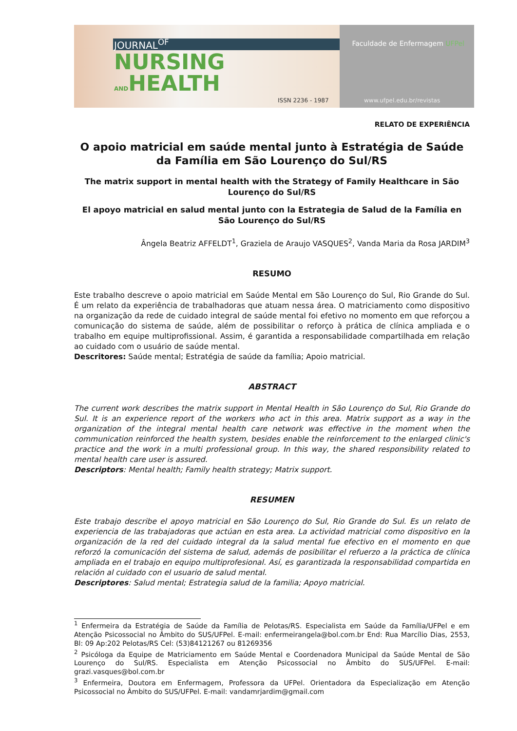JOURNAL<sup>OF</sup>
NURSING
ANDHEALTH
ISSN 2236 - 1987
Faculdade de Enfermagem UFPel
www.ufpel.edu.br/revistas
RELATO DE EXPERIÊNCIA
O apoio matricial em saúde mental junto à Estratégia de Saúde da Família em São Lourenço do Sul/RS
The matrix support in mental health with the Strategy of Family Healthcare in São Lourenço do Sul/RS
El apoyo matricial en salud mental junto con la Estrategia de Salud de la Família en São Lourenço do Sul/RS
Ângela Beatriz AFFELDT<sup>1</sup>, Graziela de Araujo VASQUES<sup>2</sup>, Vanda Maria da Rosa JARDIM<sup>3</sup>
RESUMO
Este trabalho descreve o apoio matricial em Saúde Mental em São Lourenço do Sul, Rio Grande do Sul. É um relato da experiência de trabalhadoras que atuam nessa área. O matriciamento como dispositivo na organização da rede de cuidado integral de saúde mental foi efetivo no momento em que reforçou a comunicação do sistema de saúde, além de possibilitar o reforço à prática de clínica ampliada e o trabalho em equipe multiprofissional. Assim, é garantida a responsabilidade compartilhada em relação ao cuidado com o usuário de saúde mental.
Descritores: Saúde mental; Estratégia de saúde da família; Apoio matricial.
ABSTRACT
The current work describes the matrix support in Mental Health in São Lourenço do Sul, Rio Grande do Sul. It is an experience report of the workers who act in this area. Matrix support as a way in the organization of the integral mental health care network was effective in the moment when the communication reinforced the health system, besides enable the reinforcement to the enlarged clinic's practice and the work in a multi professional group. In this way, the shared responsibility related to mental health care user is assured.
Descriptors: Mental health; Family health strategy; Matrix support.
RESUMEN
Este trabajo describe el apoyo matricial en São Lourenço do Sul, Rio Grande do Sul. Es un relato de experiencia de las trabajadoras que actúan en esta area. La actividad matricial como dispositivo en la organización de la red del cuidado integral da la salud mental fue efectivo en el momento en que reforzó la comunicación del sistema de salud, además de posibilitar el refuerzo a la práctica de clínica ampliada en el trabajo en equipo multiprofesional. Así, es garantizada la responsabilidad compartida en relación al cuidado con el usuario de salud mental.
Descriptores: Salud mental; Estrategia salud de la familia; Apoyo matricial.
<sup>1</sup> Enfermeira da Estratégia de Saúde da Família de Pelotas/RS. Especialista em Saúde da Família/UFPel e em Atenção Psicossocial no Âmbito do SUS/UFPel. E-mail: enfermeirangela@bol.com.br End: Rua Marcílio Dias, 2553, Bl: 09 Ap:202 Pelotas/RS Cel: (53)84121267 ou 81269356
<sup>2</sup> Psicóloga da Equipe de Matriciamento em Saúde Mental e Coordenadora Municipal da Saúde Mental de São Lourenço do Sul/RS. Especialista em Atenção Psicossocial no Âmbito do SUS/UFPel. E-mail: grazi.vasques@bol.com.br
<sup>3</sup> Enfermeira, Doutora em Enfermagem, Professora da UFPel. Orientadora da Especialização em Atenção Psicossocial no Âmbito do SUS/UFPel. E-mail: vandamrjardim@gmail.com